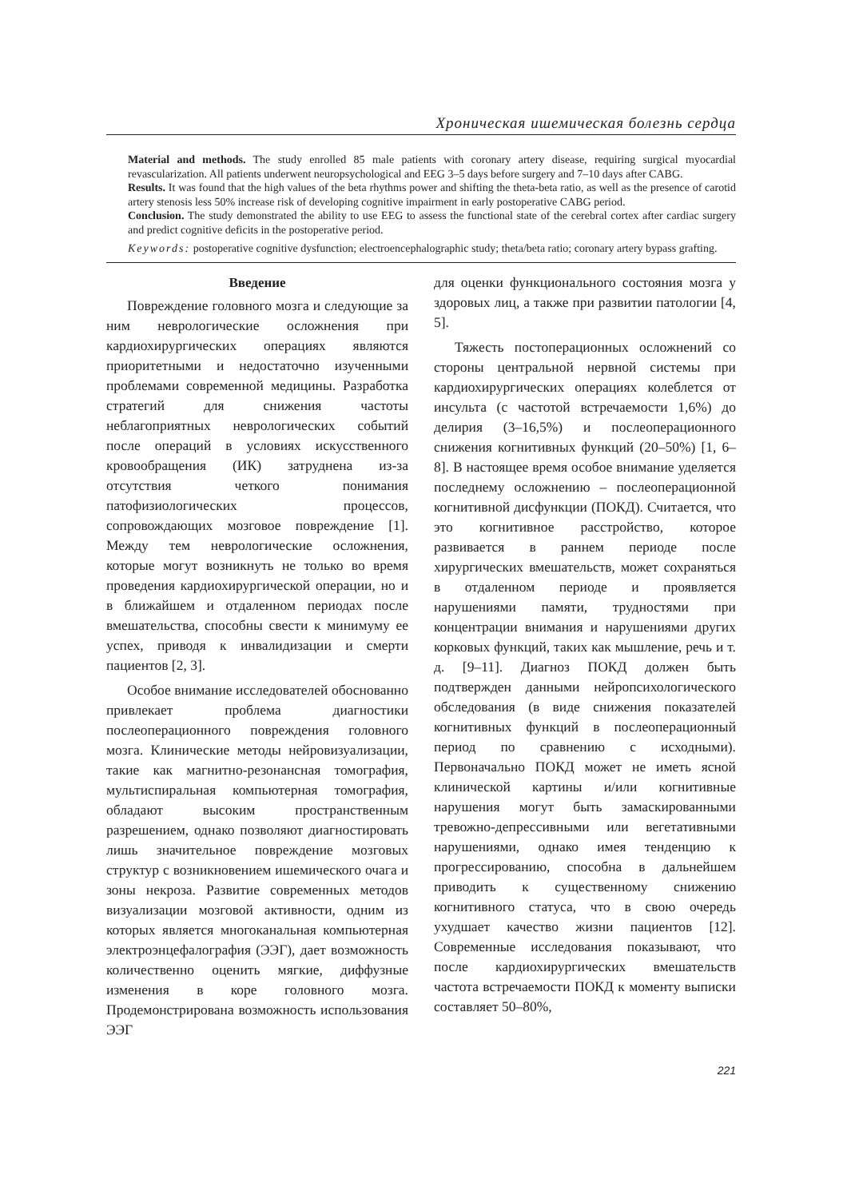Хроническая ишемическая болезнь сердца
Material and methods. The study enrolled 85 male patients with coronary artery disease, requiring surgical myocardial revascularization. All patients underwent neuropsychological and EEG 3–5 days before surgery and 7–10 days after CABG.
Results. It was found that the high values of the beta rhythms power and shifting the theta-beta ratio, as well as the presence of carotid artery stenosis less 50% increase risk of developing cognitive impairment in early postoperative CABG period.
Conclusion. The study demonstrated the ability to use EEG to assess the functional state of the cerebral cortex after cardiac surgery and predict cognitive deficits in the postoperative period.
Keywords: postoperative cognitive dysfunction; electroencephalographic study; theta/beta ratio; coronary artery bypass grafting.
Введение
Повреждение головного мозга и следующие за ним неврологические осложнения при кардиохирургических операциях являются приоритетными и недостаточно изученными проблемами современной медицины. Разработка стратегий для снижения частоты неблагоприятных неврологических событий после операций в условиях искусственного кровообращения (ИК) затруднена из-за отсутствия четкого понимания патофизиологических процессов, сопровождающих мозговое повреждение [1]. Между тем неврологические осложнения, которые могут возникнуть не только во время проведения кардиохирургической операции, но и в ближайшем и отдаленном периодах после вмешательства, способны свести к минимуму ее успех, приводя к инвалидизации и смерти пациентов [2, 3].
Особое внимание исследователей обоснованно привлекает проблема диагностики послеоперационного повреждения головного мозга. Клинические методы нейровизуализации, такие как магнитно-резонансная томография, мультиспиральная компьютерная томография, обладают высоким пространственным разрешением, однако позволяют диагностировать лишь значительное повреждение мозговых структур с возникновением ишемического очага и зоны некроза. Развитие современных методов визуализации мозговой активности, одним из которых является многоканальная компьютерная электроэнцефалография (ЭЭГ), дает возможность количественно оценить мягкие, диффузные изменения в коре головного мозга. Продемонстрирована возможность использования ЭЭГ
для оценки функционального состояния мозга у здоровых лиц, а также при развитии патологии [4, 5].
Тяжесть постоперационных осложнений со стороны центральной нервной системы при кардиохирургических операциях колеблется от инсульта (с частотой встречаемости 1,6%) до делирия (3–16,5%) и послеоперационного снижения когнитивных функций (20–50%) [1, 6–8]. В настоящее время особое внимание уделяется последнему осложнению – послеоперационной когнитивной дисфункции (ПОКД). Считается, что это когнитивное расстройство, которое развивается в раннем периоде после хирургических вмешательств, может сохраняться в отдаленном периоде и проявляется нарушениями памяти, трудностями при концентрации внимания и нарушениями других корковых функций, таких как мышление, речь и т. д. [9–11]. Диагноз ПОКД должен быть подтвержден данными нейропсихологического обследования (в виде снижения показателей когнитивных функций в послеоперационный период по сравнению с исходными). Первоначально ПОКД может не иметь ясной клинической картины и/или когнитивные нарушения могут быть замаскированными тревожно-депрессивными или вегетативными нарушениями, однако имея тенденцию к прогрессированию, способна в дальнейшем приводить к существенному снижению когнитивного статуса, что в свою очередь ухудшает качество жизни пациентов [12]. Современные исследования показывают, что после кардиохирургических вмешательств частота встречаемости ПОКД к моменту выписки составляет 50–80%,
221